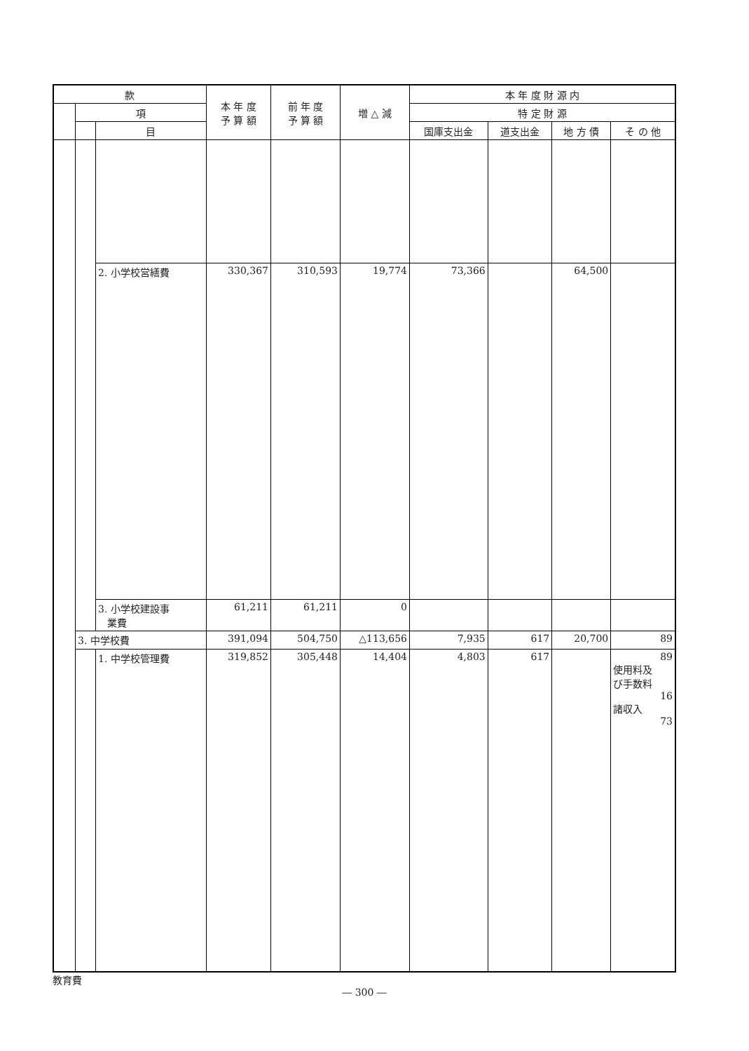| 款 | | | 本 年 度 予 算 額 | 前 年 度 予 算 額 | 増 △ 減 | 本 年 度 財 源 内 | | | |
| --- | --- | --- | --- | --- | --- | --- | --- | --- | --- |
| | 項 | | | | | 特 定 財 源 | | | |
| | | 目 | | | | 国庫支出金 | 道支出金 | 地 方 債 | そ の 他 |
| | | 2. 小学校営繕費 | 330,367 | 310,593 | 19,774 | 73,366 | | 64,500 | |
| | | 3. 小学校建設事 業費 | 61,211 | 61,211 | 0 | | | | |
| | 3. 中学校費 | | 391,094 | 504,750 | △113,656 | 7,935 | 617 | 20,700 | 89 |
| | | 1. 中学校管理費 | 319,852 | 305,448 | 14,404 | 4,803 | 617 | | 89 使用料及 び手数料 16 諸収入 73 |
教育費
― 300 ―